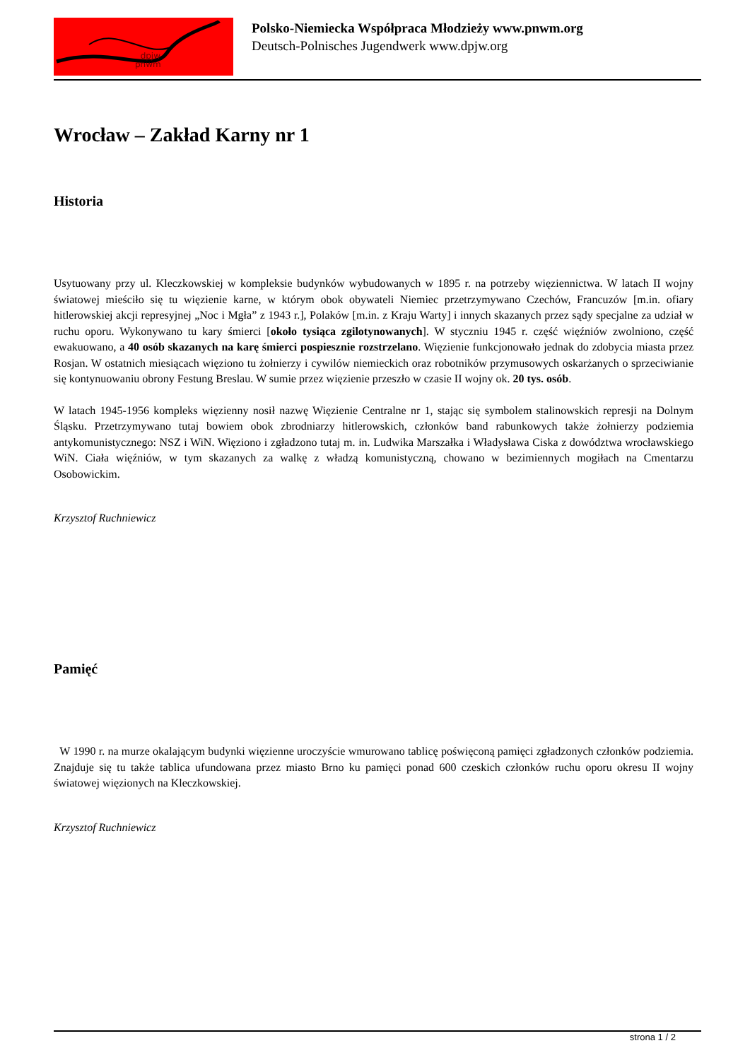dpjw
pnwm
Polsko-Niemiecka Współpraca Młodzieży www.pnwm.org
Deutsch-Polnisches Jugendwerk www.dpjw.org
Wrocław – Zakład Karny nr 1
Historia
Usytuowany przy ul. Kleczkowskiej w kompleksie budynków wybudowanych w 1895 r. na potrzeby więziennictwa. W latach II wojny światowej mieściło się tu więzienie karne, w którym obok obywateli Niemiec przetrzymywano Czechów, Francuzów [m.in. ofiary hitlerowskiej akcji represyjnej „Noc i Mgła” z 1943 r.], Polaków [m.in. z Kraju Warty] i innych skazanych przez sądy specjalne za udział w ruchu oporu. Wykonywano tu kary śmierci [około tysiąca zgilotynowanych]. W styczniu 1945 r. część więźniów zwolniono, część ewakuowano, a 40 osób skazanych na karę śmierci pospiesznie rozstrzelano. Więzienie funkcjonowało jednak do zdobycia miasta przez Rosjan. W ostatnich miesiącach więziono tu żołnierzy i cywilów niemieckich oraz robotników przymusowych oskarżanych o sprzeciwianie się kontynuowaniu obrony Festung Breslau. W sumie przez więzienie przeszło w czasie II wojny ok. 20 tys. osób.
W latach 1945-1956 kompleks więzienny nosił nazwę Więzienie Centralne nr 1, stając się symbolem stalinowskich represji na Dolnym Śląsku. Przetrzymywano tutaj bowiem obok zbrodniarzy hitlerowskich, członków band rabunkowych także żołnierzy podziemia antykomunistycznego: NSZ i WiN. Więziono i zgładzono tutaj m. in. Ludwika Marszałka i Władysława Ciska z dowództwa wrocławskiego WiN. Ciała więźniów, w tym skazanych za walkę z władzą komunistyczną, chowano w bezimiennych mogiłach na Cmentarzu Osobowickim.
Krzysztof Ruchniewicz
Pamięć
W 1990 r. na murze okalającym budynki więzienne uroczyście wmurowano tablicę poświęconą pamięci zgładzonych członków podziemia. Znajduje się tu także tablica ufundowana przez miasto Brno ku pamięci ponad 600 czeskich członków ruchu oporu okresu II wojny światowej więzionych na Kleczkowskiej.
Krzysztof Ruchniewicz
strona 1 / 2